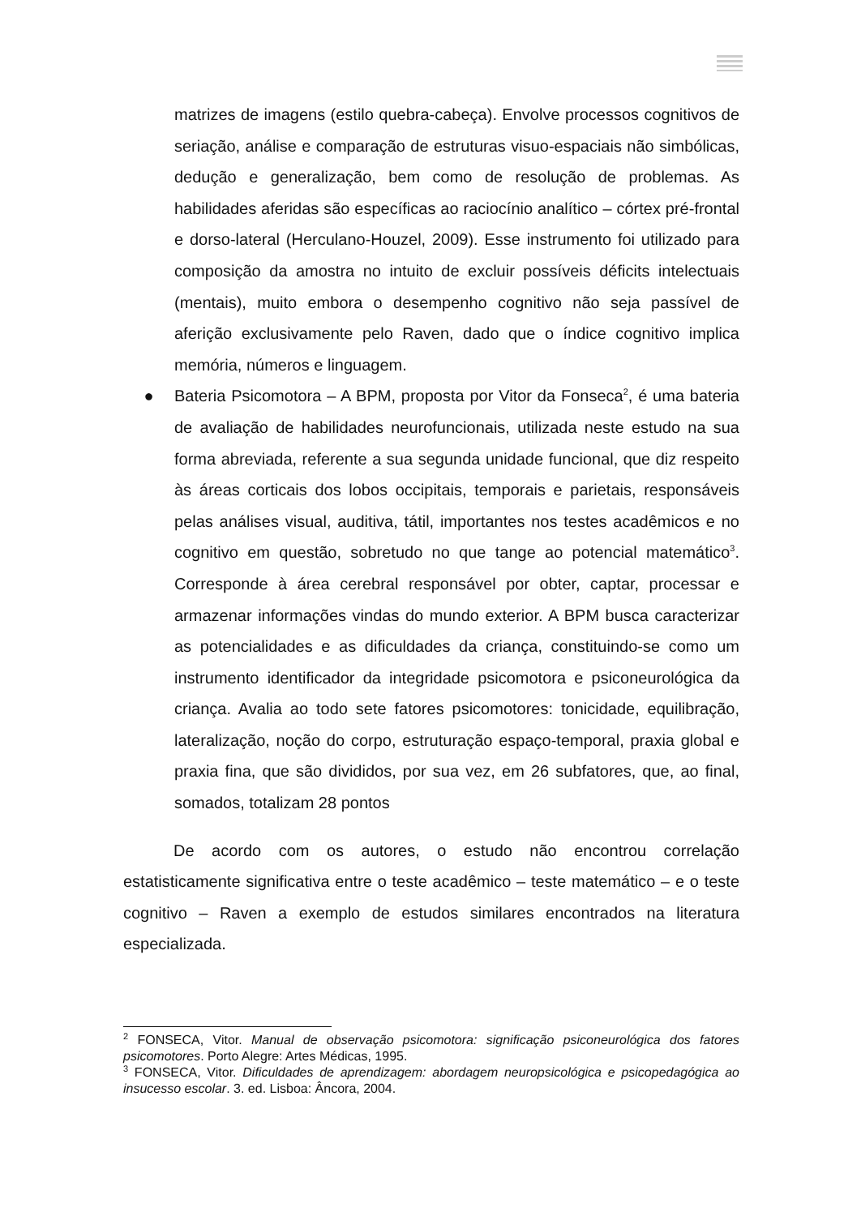matrizes de imagens (estilo quebra-cabeça). Envolve processos cognitivos de seriação, análise e comparação de estruturas visuo-espaciais não simbólicas, dedução e generalização, bem como de resolução de problemas. As habilidades aferidas são específicas ao raciocínio analítico – córtex pré-frontal e dorso-lateral (Herculano-Houzel, 2009). Esse instrumento foi utilizado para composição da amostra no intuito de excluir possíveis déficits intelectuais (mentais), muito embora o desempenho cognitivo não seja passível de aferição exclusivamente pelo Raven, dado que o índice cognitivo implica memória, números e linguagem.
● Bateria Psicomotora – A BPM, proposta por Vitor da Fonseca<sup>2</sup>, é uma bateria de avaliação de habilidades neurofuncionais, utilizada neste estudo na sua forma abreviada, referente a sua segunda unidade funcional, que diz respeito às áreas corticais dos lobos occipitais, temporais e parietais, responsáveis pelas análises visual, auditiva, tátil, importantes nos testes acadêmicos e no cognitivo em questão, sobretudo no que tange ao potencial matemático<sup>3</sup>. Corresponde à área cerebral responsável por obter, captar, processar e armazenar informações vindas do mundo exterior. A BPM busca caracterizar as potencialidades e as dificuldades da criança, constituindo-se como um instrumento identificador da integridade psicomotora e psiconeurológica da criança. Avalia ao todo sete fatores psicomotores: tonicidade, equilibração, lateralização, noção do corpo, estruturação espaço-temporal, praxia global e praxia fina, que são divididos, por sua vez, em 26 subfatores, que, ao final, somados, totalizam 28 pontos
De acordo com os autores, o estudo não encontrou correlação estatisticamente significativa entre o teste acadêmico – teste matemático – e o teste cognitivo – Raven a exemplo de estudos similares encontrados na literatura especializada.
<sup>2</sup> FONSECA, Vitor. Manual de observação psicomotora: significação psiconeurológica dos fatores psicomotores. Porto Alegre: Artes Médicas, 1995.
<sup>3</sup> FONSECA, Vitor. Dificuldades de aprendizagem: abordagem neuropsicológica e psicopedagógica ao insucesso escolar. 3. ed. Lisboa: Âncora, 2004.